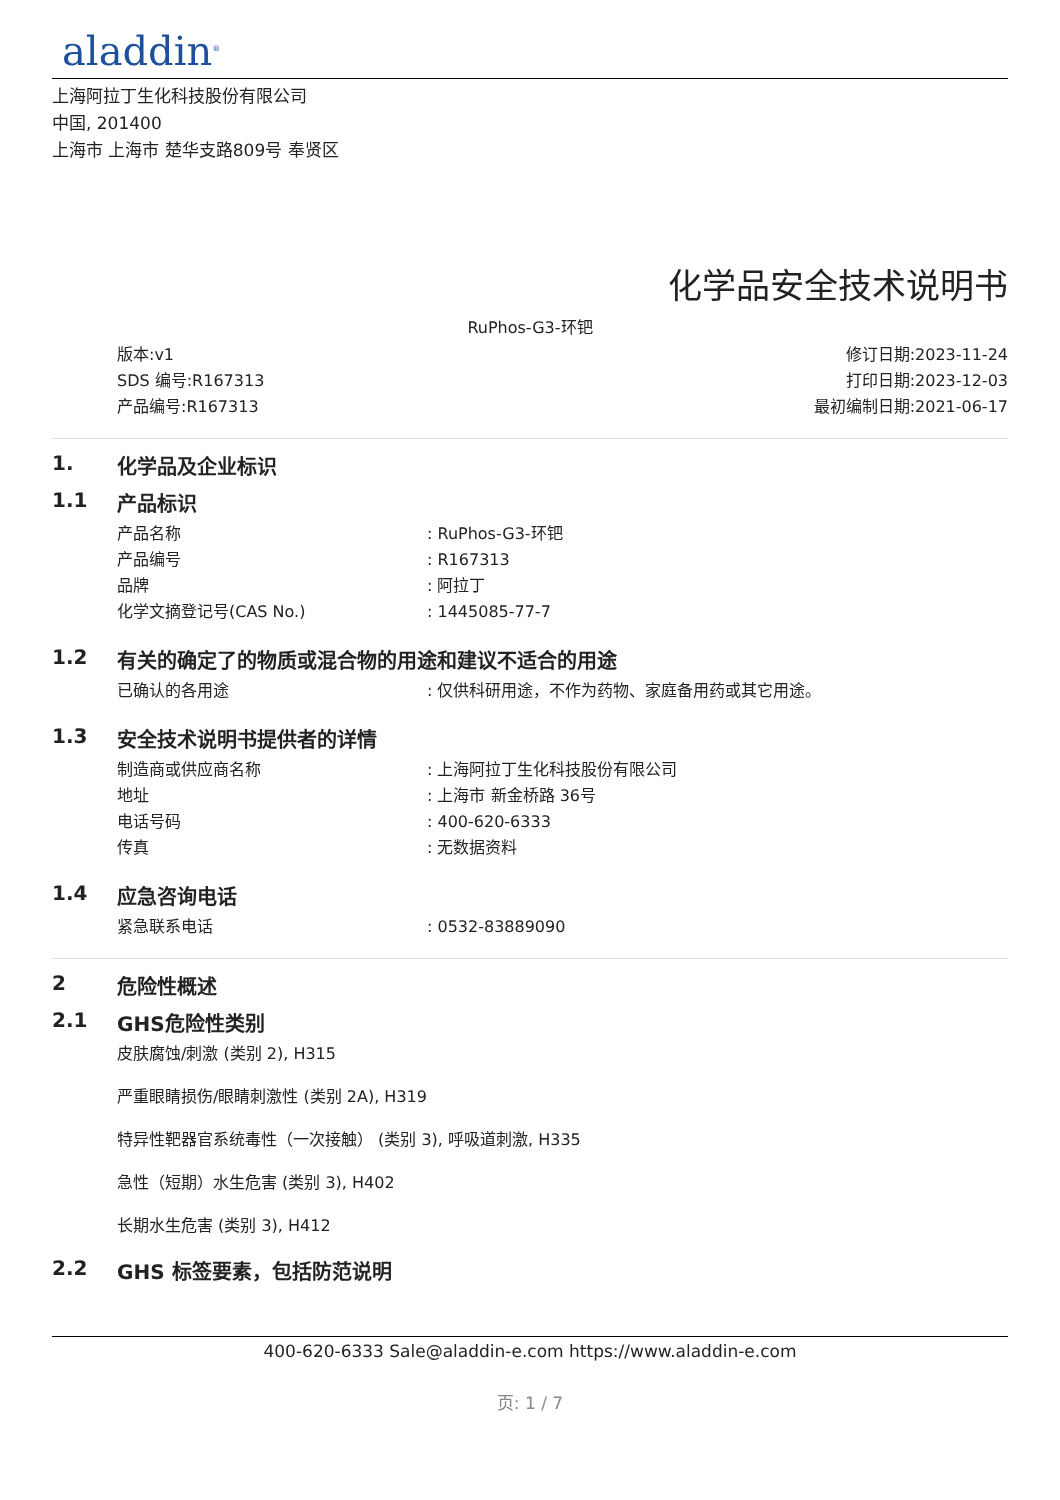aladdin<sup>®</sup>
上海阿拉丁生化科技股份有限公司
中国, 201400
上海市 上海市 楚华支路809号 奉贤区
化学品安全技术说明书
RuPhos-G3-环钯
版本:v1
SDS 编号:R167313
产品编号:R167313
修订日期:2023-11-24
打印日期:2023-12-03
最初编制日期:2021-06-17
1. 化学品及企业标识
1.1 产品标识
产品名称: RuPhos-G3-环钯
产品编号: R167313
品牌: 阿拉丁
化学文摘登记号(CAS No.): 1445085-77-7
1.2 有关的确定了的物质或混合物的用途和建议不适合的用途
已确认的各用途: 仅供科研用途，不作为药物、家庭备用药或其它用途。
1.3 安全技术说明书提供者的详情
制造商或供应商名称: 上海阿拉丁生化科技股份有限公司
地址: 上海市 新金桥路 36号
电话号码: 400-620-6333
传真: 无数据资料
1.4 应急咨询电话
紧急联系电话: 0532-83889090
2 危险性概述
2.1 GHS危险性类别
皮肤腐蚀/刺激 (类别 2), H315
严重眼睛损伤/眼睛刺激性 (类别 2A), H319
特异性靶器官系统毒性（一次接触） (类别 3), 呼吸道刺激, H335
急性（短期）水生危害 (类别 3), H402
长期水生危害 (类别 3), H412
2.2 GHS 标签要素，包括防范说明
400-620-6333 Sale@aladdin-e.com https://www.aladdin-e.com
页: 1 / 7